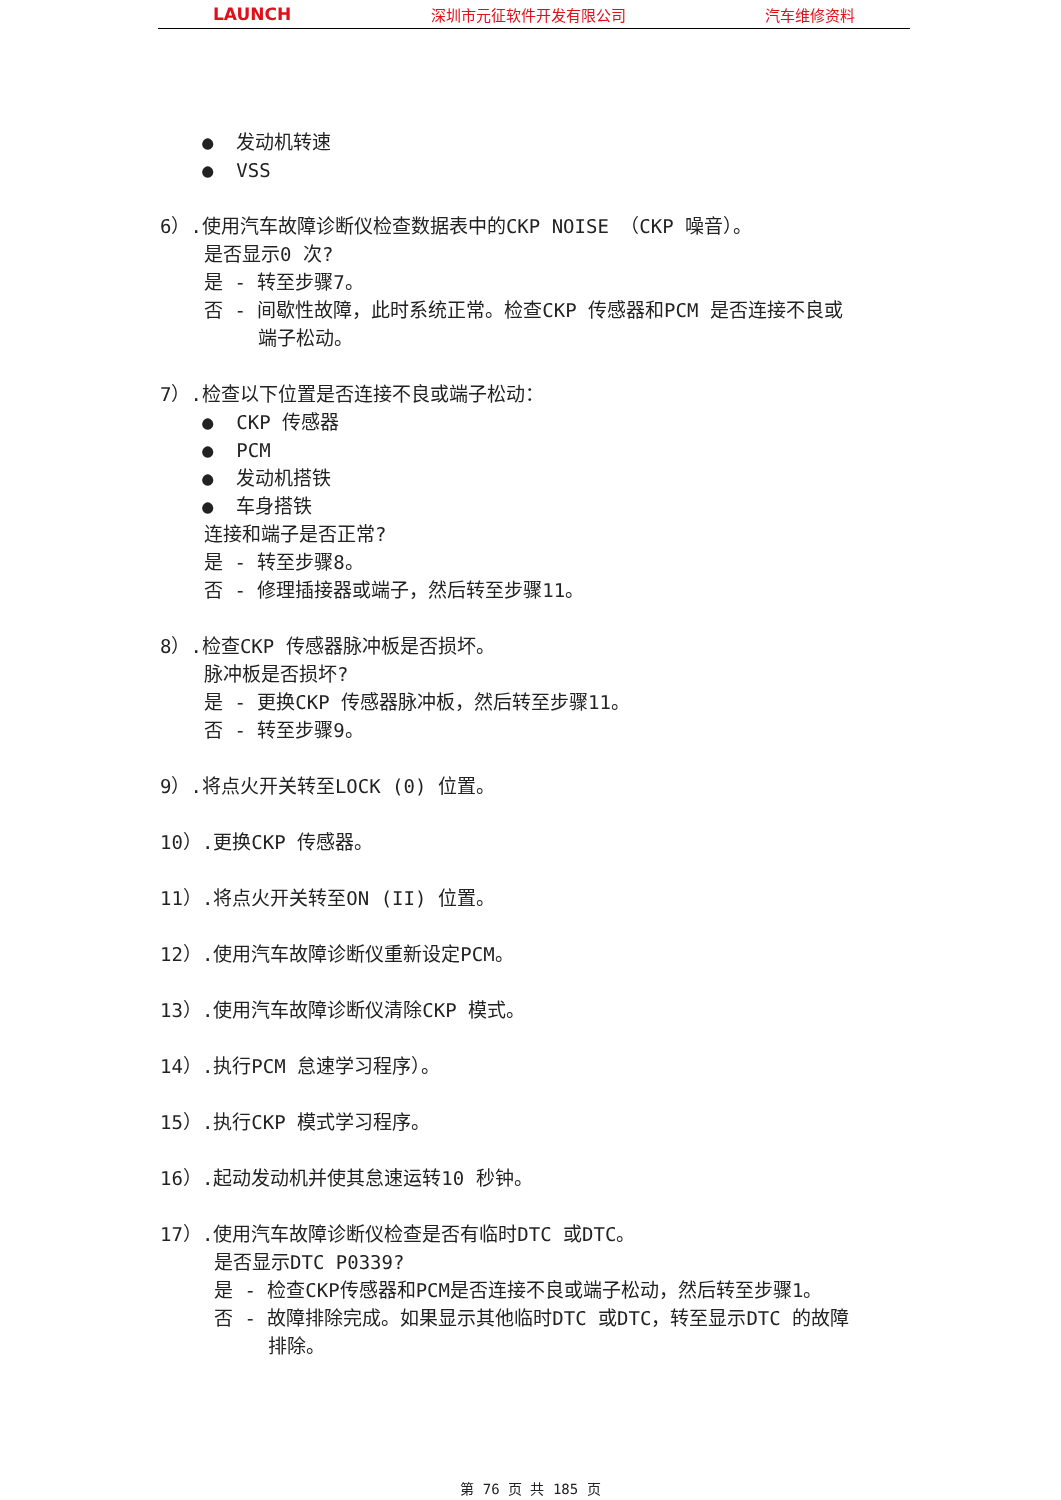LAUNCH 深圳市元征软件开发有限公司 汽车维修资料
● 发动机转速
● VSS
6）.使用汽车故障诊断仪检查数据表中的CKP NOISE （CKP 噪音）。
是否显示0 次?
是 - 转至步骤7。
否 - 间歇性故障，此时系统正常。检查CKP 传感器和PCM 是否连接不良或
端子松动。
7）.检查以下位置是否连接不良或端子松动：
● CKP 传感器
● PCM
● 发动机搭铁
● 车身搭铁
连接和端子是否正常?
是 - 转至步骤8。
否 - 修理插接器或端子，然后转至步骤11。
8）.检查CKP 传感器脉冲板是否损坏。
脉冲板是否损坏?
是 - 更换CKP 传感器脉冲板，然后转至步骤11。
否 - 转至步骤9。
9）.将点火开关转至LOCK (0) 位置。
10）.更换CKP 传感器。
11）.将点火开关转至ON (II) 位置。
12）.使用汽车故障诊断仪重新设定PCM。
13）.使用汽车故障诊断仪清除CKP 模式。
14）.执行PCM 怠速学习程序）。
15）.执行CKP 模式学习程序。
16）.起动发动机并使其怠速运转10 秒钟。
17）.使用汽车故障诊断仪检查是否有临时DTC 或DTC。
是否显示DTC P0339?
是 - 检查CKP传感器和PCM是否连接不良或端子松动，然后转至步骤1。
否 - 故障排除完成。如果显示其他临时DTC 或DTC，转至显示DTC 的故障
排除。
第 76 页 共 185 页